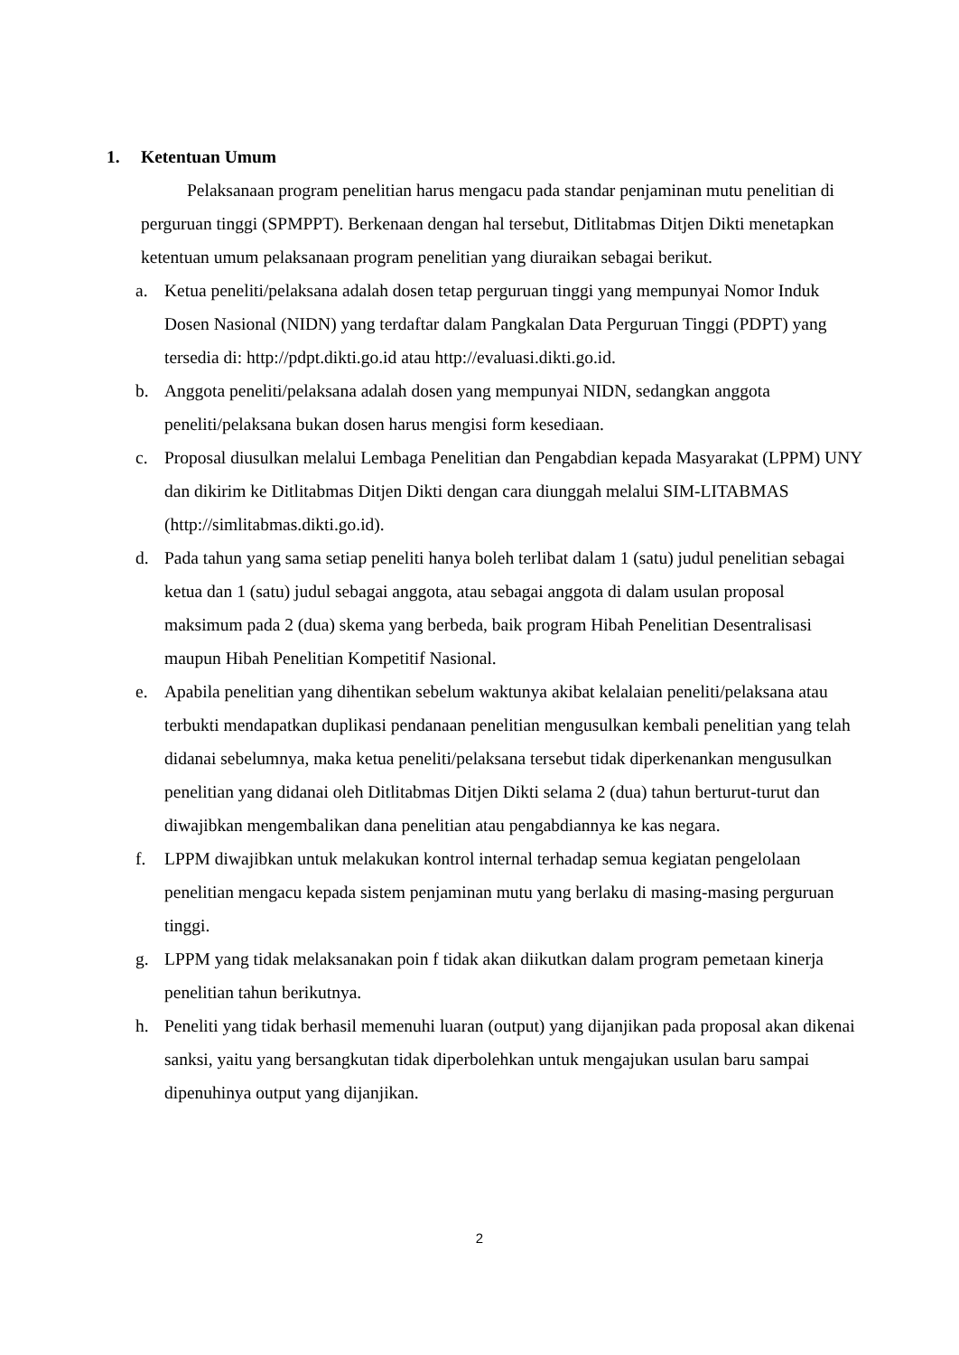1. Ketentuan Umum
Pelaksanaan program penelitian harus mengacu pada standar penjaminan mutu penelitian di perguruan tinggi (SPMPPT). Berkenaan dengan hal tersebut, Ditlitabmas Ditjen Dikti menetapkan ketentuan umum pelaksanaan program penelitian yang diuraikan sebagai berikut.
a. Ketua peneliti/pelaksana adalah dosen tetap perguruan tinggi yang mempunyai Nomor Induk Dosen Nasional (NIDN) yang terdaftar dalam Pangkalan Data Perguruan Tinggi (PDPT) yang tersedia di: http://pdpt.dikti.go.id atau http://evaluasi.dikti.go.id.
b. Anggota peneliti/pelaksana adalah dosen yang mempunyai NIDN, sedangkan anggota peneliti/pelaksana bukan dosen harus mengisi form kesediaan.
c. Proposal diusulkan melalui Lembaga Penelitian dan Pengabdian kepada Masyarakat (LPPM) UNY dan dikirim ke Ditlitabmas Ditjen Dikti dengan cara diunggah melalui SIM-LITABMAS (http://simlitabmas.dikti.go.id).
d. Pada tahun yang sama setiap peneliti hanya boleh terlibat dalam 1 (satu) judul penelitian sebagai ketua dan 1 (satu) judul sebagai anggota, atau sebagai anggota di dalam usulan proposal maksimum pada 2 (dua) skema yang berbeda, baik program Hibah Penelitian Desentralisasi maupun Hibah Penelitian Kompetitif Nasional.
e. Apabila penelitian yang dihentikan sebelum waktunya akibat kelalaian peneliti/pelaksana atau terbukti mendapatkan duplikasi pendanaan penelitian mengusulkan kembali penelitian yang telah didanai sebelumnya, maka ketua peneliti/pelaksana tersebut tidak diperkenankan mengusulkan penelitian yang didanai oleh Ditlitabmas Ditjen Dikti selama 2 (dua) tahun berturut-turut dan diwajibkan mengembalikan dana penelitian atau pengabdiannya ke kas negara.
f. LPPM diwajibkan untuk melakukan kontrol internal terhadap semua kegiatan pengelolaan penelitian mengacu kepada sistem penjaminan mutu yang berlaku di masing-masing perguruan tinggi.
g. LPPM yang tidak melaksanakan poin f tidak akan diikutkan dalam program pemetaan kinerja penelitian tahun berikutnya.
h. Peneliti yang tidak berhasil memenuhi luaran (output) yang dijanjikan pada proposal akan dikenai sanksi, yaitu yang bersangkutan tidak diperbolehkan untuk mengajukan usulan baru sampai dipenuhinya output yang dijanjikan.
2